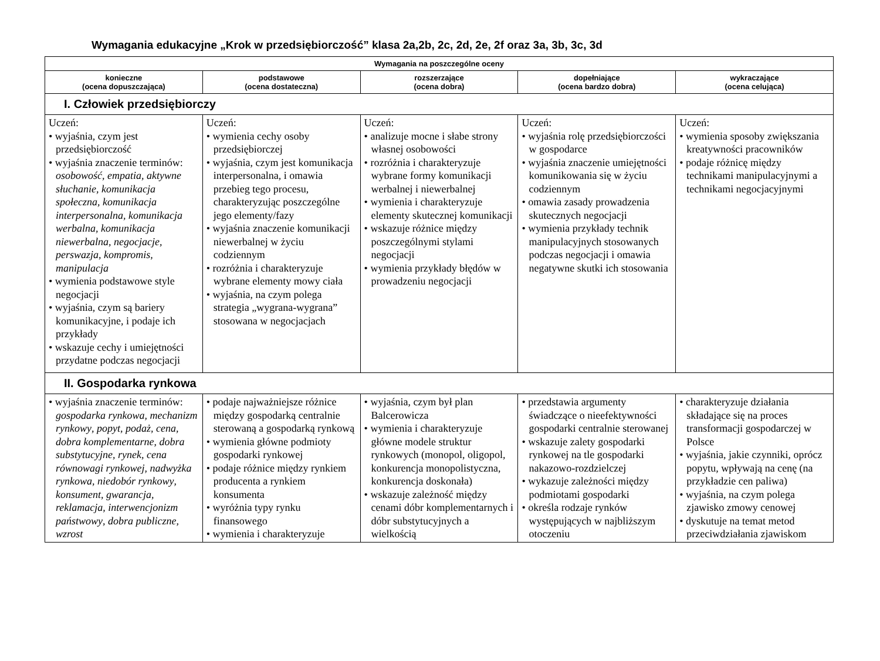Wymagania edukacyjne „Krok w przedsiębiorczość” klasa 2a,2b, 2c, 2d, 2e, 2f oraz 3a, 3b, 3c, 3d
| Wymagania na poszczególne oceny | | | | |
| --- | --- | --- | --- | --- |
| konieczne (ocena dopuszczająca) | podstawowe (ocena dostateczna) | rozszerzające (ocena dobra) | dopełniające (ocena bardzo dobra) | wykraczające (ocena celująca) |
| I. Człowiek przedsiębiorczy | | | | |
| Uczeń: • wyjaśnia, czym jest przedsiębiorczość • wyjaśnia znaczenie terminów: osobowość , empatia , aktywne słuchanie , komunikacja społeczna , komunikacja interpersonalna , komunikacja werbalna , komunikacja niewerbalna , negocjacje , perswazja , kompromis , manipulacja • wymienia podstawowe style negocjacji • wyjaśnia, czym są bariery komunikacyjne, i podaje ich przykłady • wskazuje cechy i umiejętności przydatne podczas negocjacji | Uczeń: • wymienia cechy osoby przedsiębiorczej • wyjaśnia, czym jest komunikacja interpersonalna, i omawia przebieg tego procesu, charakteryzując poszczególne jego elementy/fazy • wyjaśnia znaczenie komunikacji niewerbalnej w życiu codziennym • rozróżnia i charakteryzuje wybrane elementy mowy ciała • wyjaśnia, na czym polega strategia „wygrana-wygrana” stosowana w negocjacjach | Uczeń: • analizuje mocne i słabe strony własnej osobowości • rozróżnia i charakteryzuje wybrane formy komunikacji werbalnej i niewerbalnej • wymienia i charakteryzuje elementy skutecznej komunikacji • wskazuje różnice między poszczególnymi stylami negocjacji • wymienia przykłady błędów w prowadzeniu negocjacji | Uczeń: • wyjaśnia rolę przedsiębiorczości w gospodarce • wyjaśnia znaczenie umiejętności komunikowania się w życiu codziennym • omawia zasady prowadzenia skutecznych negocjacji • wymienia przykłady technik manipulacyjnych stosowanych podczas negocjacji i omawia negatywne skutki ich stosowania | Uczeń: • wymienia sposoby zwiększania kreatywności pracowników • podaje różnicę między technikami manipulacyjnymi a technikami negocjacyjnymi |
| II. Gospodarka rynkowa | | | | |
| • wyjaśnia znaczenie terminów: gospodarka rynkowa , mechanizm rynkowy , popyt , podaż , cena , dobra komplementarne , dobra substytucyjne , rynek , cena równowagi rynkowej , nadwyżka rynkowa , niedobór rynkowy , konsument , gwarancja , reklamacja , interwencjonizm państwowy , dobra publiczne , wzrost | • podaje najważniejsze różnice między gospodarką centralnie sterowaną a gospodarką rynkową • wymienia główne podmioty gospodarki rynkowej • podaje różnice między rynkiem producenta a rynkiem konsumenta • wyróżnia typy rynku finansowego • wymienia i charakteryzuje | • wyjaśnia, czym był plan Balcerowicza • wymienia i charakteryzuje główne modele struktur rynkowych (monopol, oligopol, konkurencja monopolistyczna, konkurencja doskonała) • wskazuje zależność między cenami dóbr komplementarnych i dóbr substytucyjnych a wielkością | • przedstawia argumenty świadczące o nieefektywności gospodarki centralnie sterowanej • wskazuje zalety gospodarki rynkowej na tle gospodarki nakazowo-rozdzielczej • wykazuje zależności między podmiotami gospodarki • określa rodzaje rynków występujących w najbliższym otoczeniu | • charakteryzuje działania składające się na proces transformacji gospodarczej w Polsce • wyjaśnia, jakie czynniki, oprócz popytu, wpływają na cenę (na przykładzie cen paliwa) • wyjaśnia, na czym polega zjawisko zmowy cenowej • dyskutuje na temat metod przeciwdziałania zjawiskom |